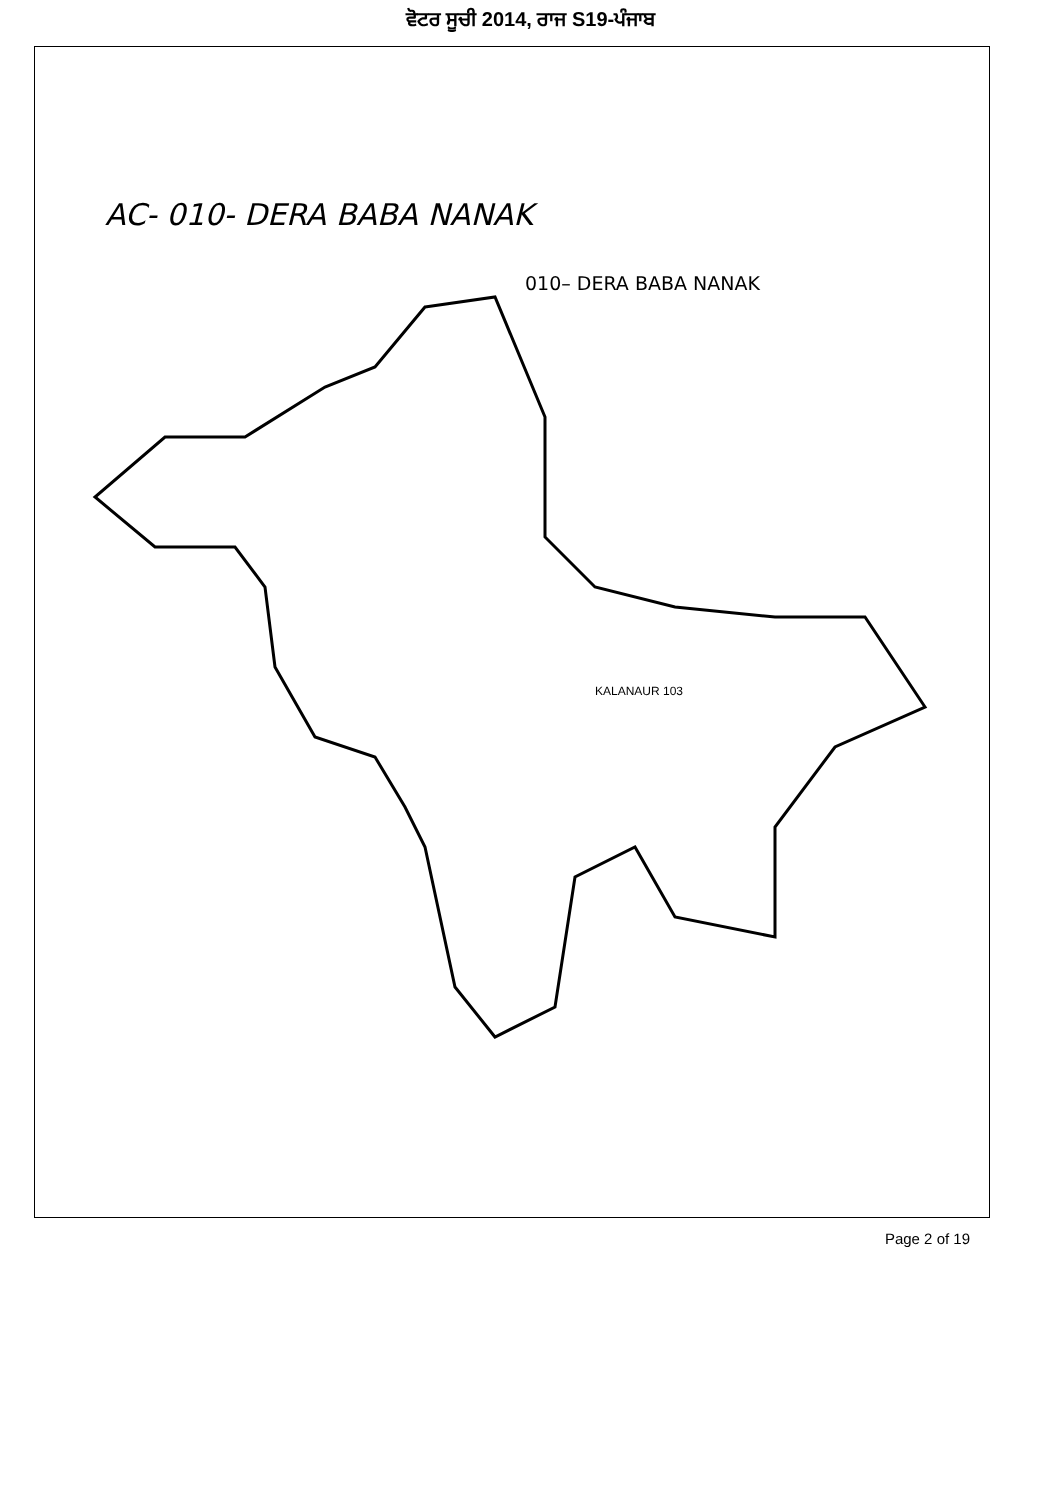ਵੋਟਰ ਸੂਚੀ 2014, ਰਾਜ S19-ਪੰਜਾਬ
AC- 010- DERA BABA NANAK
010– DERA BABA NANAK
KALANAUR 103
Page 2 of 19